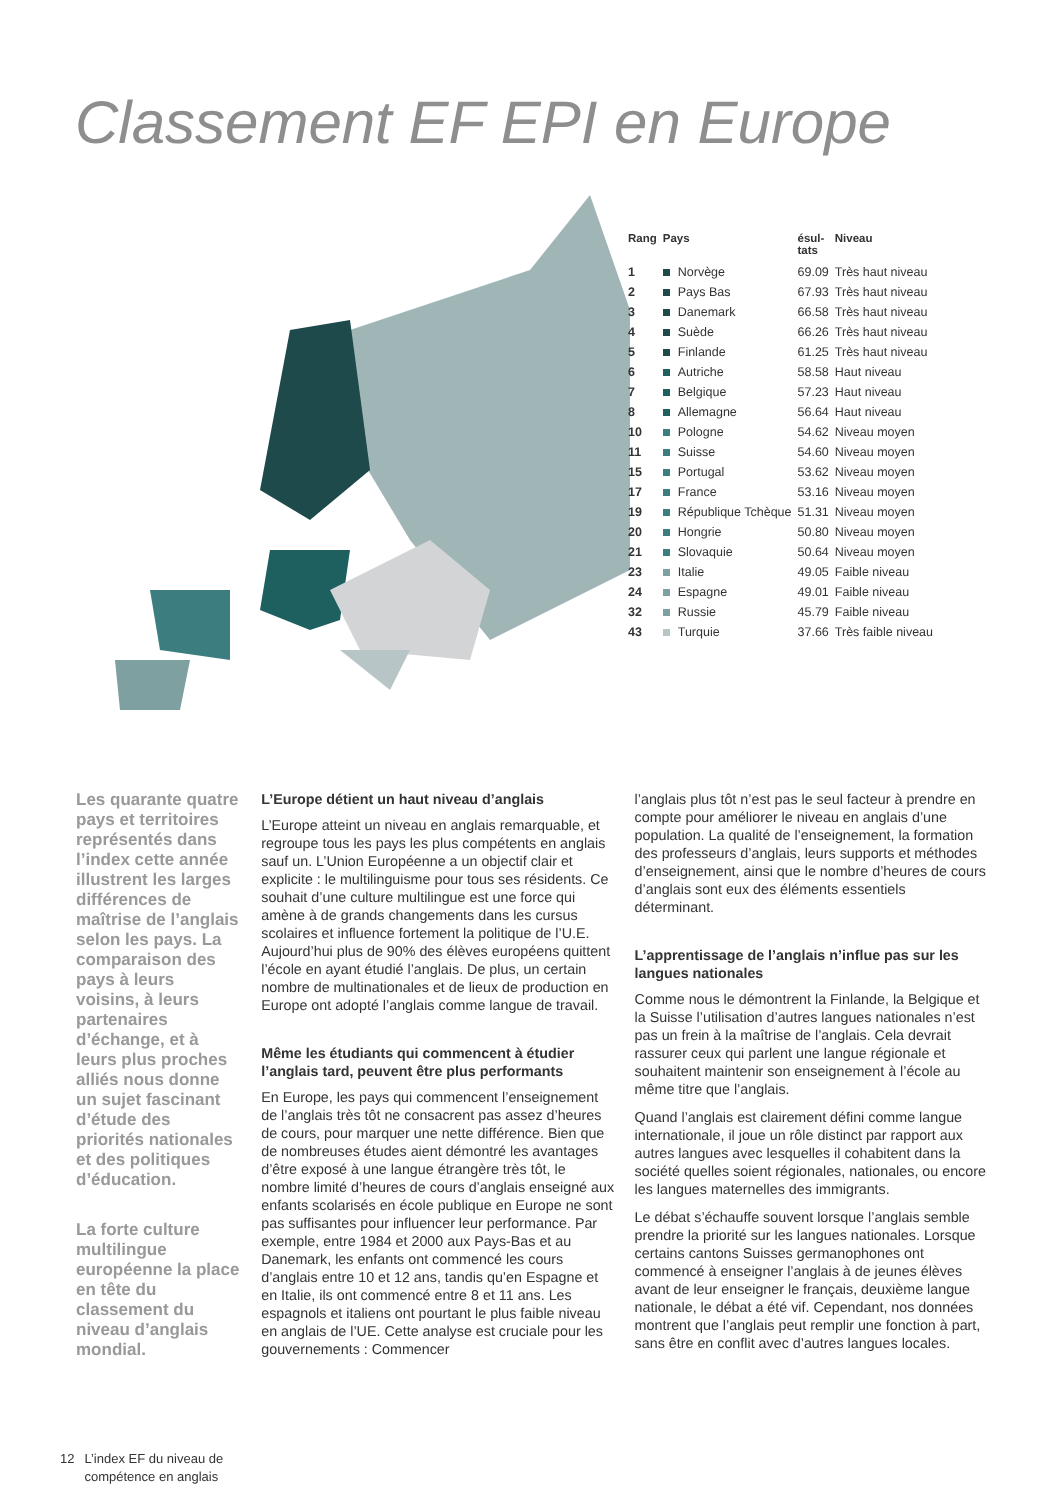Classement EF EPI en Europe
| Rang | Pays | ésul- tats | Niveau |
| --- | --- | --- | --- |
| 1 | Norvège | 69.09 | Très haut niveau |
| 2 | Pays Bas | 67.93 | Très haut niveau |
| 3 | Danemark | 66.58 | Très haut niveau |
| 4 | Suède | 66.26 | Très haut niveau |
| 5 | Finlande | 61.25 | Très haut niveau |
| 6 | Autriche | 58.58 | Haut niveau |
| 7 | Belgique | 57.23 | Haut niveau |
| 8 | Allemagne | 56.64 | Haut niveau |
| 10 | Pologne | 54.62 | Niveau moyen |
| 11 | Suisse | 54.60 | Niveau moyen |
| 15 | Portugal | 53.62 | Niveau moyen |
| 17 | France | 53.16 | Niveau moyen |
| 19 | République Tchèque | 51.31 | Niveau moyen |
| 20 | Hongrie | 50.80 | Niveau moyen |
| 21 | Slovaquie | 50.64 | Niveau moyen |
| 23 | Italie | 49.05 | Faible niveau |
| 24 | Espagne | 49.01 | Faible niveau |
| 32 | Russie | 45.79 | Faible niveau |
| 43 | Turquie | 37.66 | Très faible niveau |
Les quarante quatre pays et territoires représentés dans l’index cette année illustrent les larges différences de maîtrise de l’anglais selon les pays. La comparaison des pays à leurs voisins, à leurs partenaires d’échange, et à leurs plus proches alliés nous donne un sujet fascinant d’étude des priorités nationales et des politiques d’éducation.
La forte culture multilingue européenne la place en tête du classement du niveau d’anglais mondial.
L’Europe détient un haut niveau d’anglais
L’Europe atteint un niveau en anglais remarquable, et regroupe tous les pays les plus compétents en anglais sauf un. L’Union Européenne a un objectif clair et explicite : le multilinguisme pour tous ses résidents. Ce souhait d’une culture multilingue est une force qui amène à de grands changements dans les cursus scolaires et influence fortement la politique de l’U.E. Aujourd’hui plus de 90% des élèves européens quittent l’école en ayant étudié l’anglais. De plus, un certain nombre de multinationales et de lieux de production en Europe ont adopté l’anglais comme langue de travail.
Même les étudiants qui commencent à étudier l’anglais tard, peuvent être plus performants
En Europe, les pays qui commencent l’enseignement de l’anglais très tôt ne consacrent pas assez d’heures de cours, pour marquer une nette différence. Bien que de nombreuses études aient démontré les avantages d’être exposé à une langue étrangère très tôt, le nombre limité d’heures de cours d’anglais enseigné aux enfants scolarisés en école publique en Europe ne sont pas suffisantes pour influencer leur performance. Par exemple, entre 1984 et 2000 aux Pays-Bas et au Danemark, les enfants ont commencé les cours d’anglais entre 10 et 12 ans, tandis qu’en Espagne et en Italie, ils ont commencé entre 8 et 11 ans. Les espagnols et italiens ont pourtant le plus faible niveau en anglais de l’UE. Cette analyse est cruciale pour les gouvernements : Commencer
l’anglais plus tôt n’est pas le seul facteur à prendre en compte pour améliorer le niveau en anglais d’une population. La qualité de l’enseignement, la formation des professeurs d’anglais, leurs supports et méthodes d’enseignement, ainsi que le nombre d’heures de cours d’anglais sont eux des éléments essentiels déterminant.
L’apprentissage de l’anglais n’influe pas sur les langues nationales
Comme nous le démontrent la Finlande, la Belgique et la Suisse l’utilisation d’autres langues nationales n’est pas un frein à la maîtrise de l’anglais. Cela devrait rassurer ceux qui parlent une langue régionale et souhaitent maintenir son enseignement à l’école au même titre que l’anglais.
Quand l’anglais est clairement défini comme langue internationale, il joue un rôle distinct par rapport aux autres langues avec lesquelles il cohabitent dans la société quelles soient régionales, nationales, ou encore les langues maternelles des immigrants.
Le débat s’échauffe souvent lorsque l’anglais semble prendre la priorité sur les langues nationales. Lorsque certains cantons Suisses germanophones ont commencé à enseigner l’anglais à de jeunes élèves avant de leur enseigner le français, deuxième langue nationale, le débat a été vif. Cependant, nos données montrent que l’anglais peut remplir une fonction à part, sans être en conflit avec d’autres langues locales.
12 L’index EF du niveau de
compétence en anglais